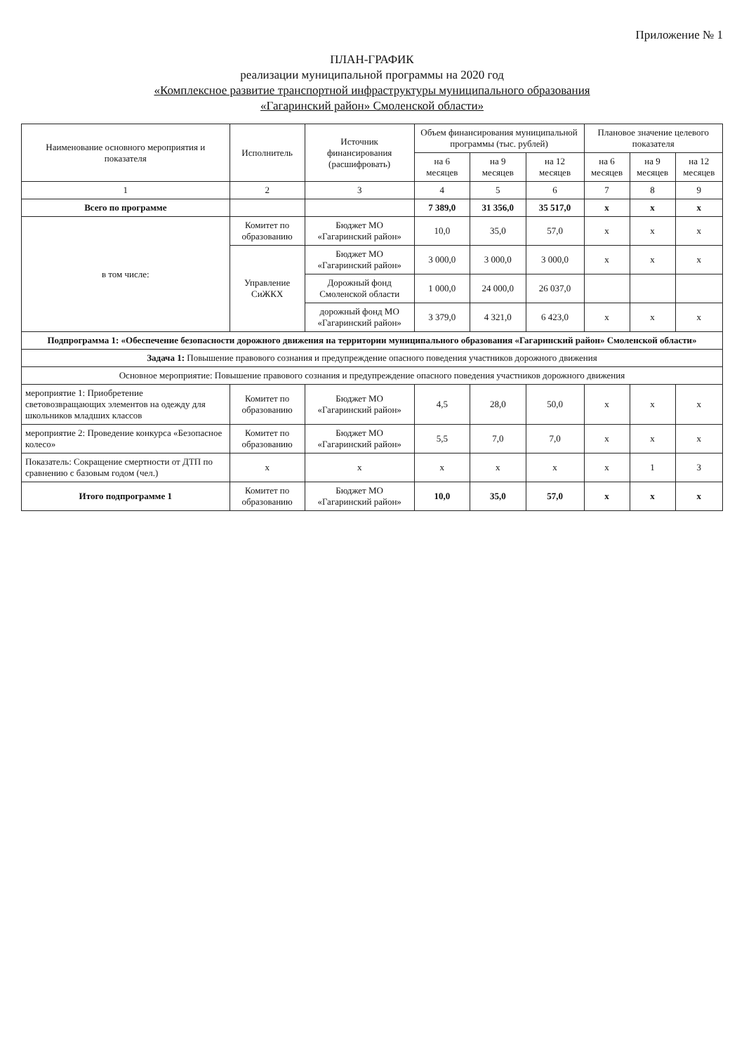Приложение № 1
ПЛАН-ГРАФИК
реализации муниципальной программы на 2020 год
«Комплексное развитие транспортной инфраструктуры муниципального образования
«Гагаринский район» Смоленской области»
| Наименование основного мероприятия и показателя | Исполнитель | Источник финансирования (расшифровать) | Объем финансирования муниципальной программы (тыс. рублей) | | | Плановое значение целевого показателя | | |
| --- | --- | --- | --- | --- | --- | --- | --- | --- |
| | | | на 6 месяцев | на 9 месяцев | на 12 месяцев | на 6 месяцев | на 9 месяцев | на 12 месяцев |
| 1 | 2 | 3 | 4 | 5 | 6 | 7 | 8 | 9 |
| Всего по программе | | | 7 389,0 | 31 356,0 | 35 517,0 | х | х | х |
| в том числе: | Комитет по образованию | Бюджет МО «Гагаринский район» | 10,0 | 35,0 | 57,0 | х | х | х |
| | Управление СиЖКХ | Бюджет МО «Гагаринский район» | 3 000,0 | 3 000,0 | 3 000,0 | х | х | х |
| | | Дорожный фонд Смоленской области | 1 000,0 | 24 000,0 | 26 037,0 | | | |
| | | дорожный фонд МО «Гагаринский район» | 3 379,0 | 4 321,0 | 6 423,0 | х | х | х |
| Подпрограмма 1: «Обеспечение безопасности дорожного движения на территории муниципального образования «Гагаринский район» Смоленской области» | | | | | | | | |
| Задача 1: Повышение правового сознания и предупреждение опасного поведения участников дорожного движения | | | | | | | | |
| Основное мероприятие: Повышение правового сознания и предупреждение опасного поведения участников дорожного движения | | | | | | | | |
| мероприятие 1: Приобретение световозвращающих элементов на одежду для школьников младших классов | Комитет по образованию | Бюджет МО «Гагаринский район» | 4,5 | 28,0 | 50,0 | х | х | х |
| мероприятие 2: Проведение конкурса «Безопасное колесо» | Комитет по образованию | Бюджет МО «Гагаринский район» | 5,5 | 7,0 | 7,0 | х | х | х |
| Показатель: Сокращение смертности от ДТП по сравнению с базовым годом (чел.) | х | х | х | х | х | х | 1 | 3 |
| Итого подпрограмме 1 | Комитет по образованию | Бюджет МО «Гагаринский район» | 10,0 | 35,0 | 57,0 | х | х | х |